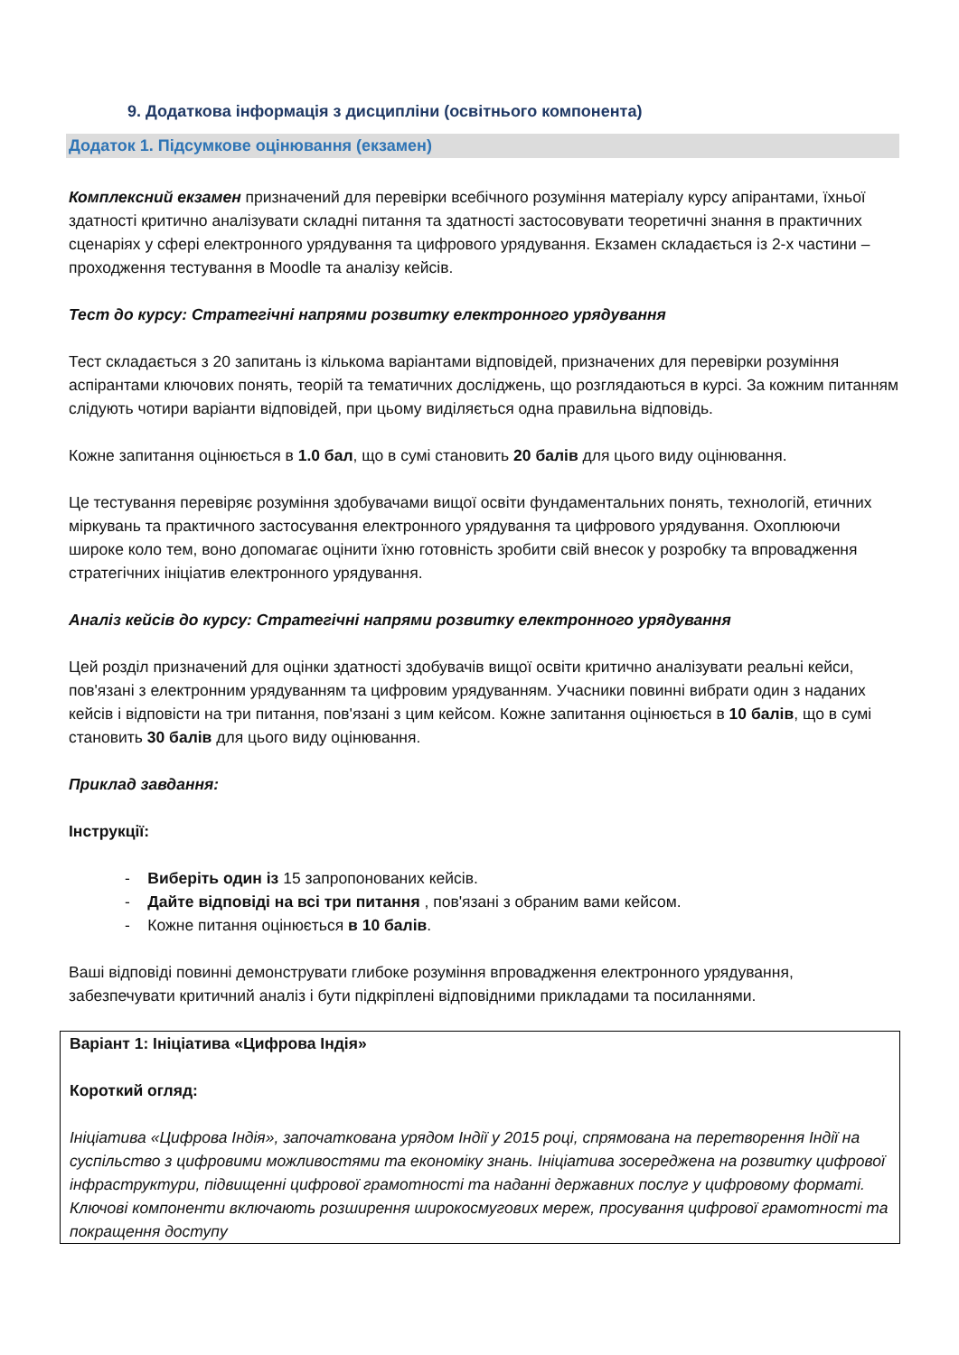9. Додаткова інформація з дисципліни (освітнього компонента)
Додаток 1. Підсумкове оцінювання (екзамен)
Комплексний екзамен призначений для перевірки всебічного розуміння матеріалу курсу апірантами, їхньої здатності критично аналізувати складні питання та здатності застосовувати теоретичні знання в практичних сценаріях у сфері електронного урядування та цифрового урядування. Екзамен складається із 2-х частини – проходження тестування в Moodle та аналізу кейсів.
Тест до курсу: Стратегічні напрями розвитку електронного урядування
Тест складається з 20 запитань із кількома варіантами відповідей, призначених для перевірки розуміння аспірантами ключових понять, теорій та тематичних досліджень, що розглядаються в курсі. За кожним питанням слідують чотири варіанти відповідей, при цьому виділяється одна правильна відповідь.
Кожне запитання оцінюється в 1.0 бал, що в сумі становить 20 балів для цього виду оцінювання.
Це тестування перевіряє розуміння здобувачами вищої освіти фундаментальних понять, технологій, етичних міркувань та практичного застосування електронного урядування та цифрового урядування. Охоплюючи широке коло тем, воно допомагає оцінити їхню готовність зробити свій внесок у розробку та впровадження стратегічних ініціатив електронного урядування.
Аналіз кейсів до курсу: Стратегічні напрями розвитку електронного урядування
Цей розділ призначений для оцінки здатності здобувачів вищої освіти критично аналізувати реальні кейси, пов'язані з електронним урядуванням та цифровим урядуванням. Учасники повинні вибрати один з наданих кейсів і відповісти на три питання, пов'язані з цим кейсом. Кожне запитання оцінюється в 10 балів, що в сумі становить 30 балів для цього виду оцінювання.
Приклад завдання:
Інструкції:
- Виберіть один із 15 запропонованих кейсів.
- Дайте відповіді на всі три питання , пов'язані з обраним вами кейсом.
- Кожне питання оцінюється в 10 балів.
Ваші відповіді повинні демонструвати глибоке розуміння впровадження електронного урядування, забезпечувати критичний аналіз і бути підкріплені відповідними прикладами та посиланнями.
| Варіант 1: Ініціатива «Цифрова Індія» Короткий огляд: Ініціатива «Цифрова Індія», започаткована урядом Індії у 2015 році, спрямована на перетворення Індії на суспільство з цифровими можливостями та економіку знань. Ініціатива зосереджена на розвитку цифрової інфраструктури, підвищенні цифрової грамотності та наданні державних послуг у цифровому форматі. Ключові компоненти включають розширення широкосмугових мереж, просування цифрової грамотності та покращення доступу |